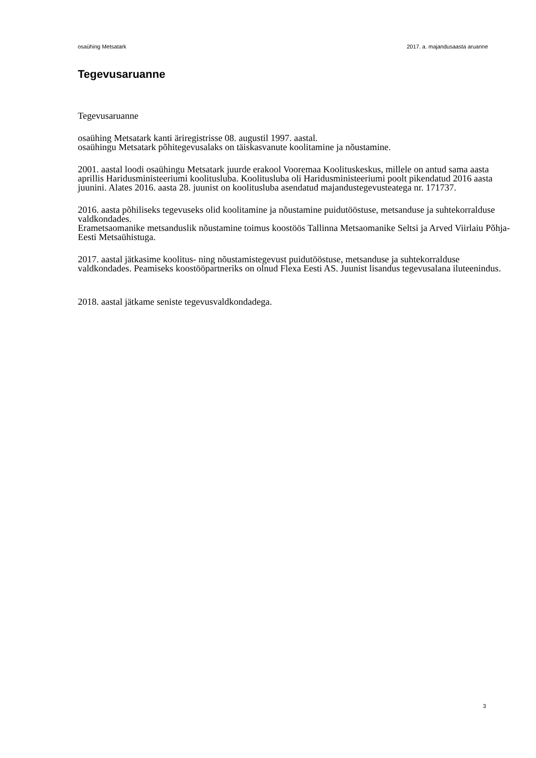osaühing Metsatark 2017. a. majandusaasta aruanne
Tegevusaruanne
Tegevusaruanne
osaühing Metsatark kanti äriregistrisse 08. augustil 1997. aastal.
osaühingu Metsatark põhitegevusalaks on täiskasvanute koolitamine ja nõustamine.
2001. aastal loodi osaühingu Metsatark juurde erakool Vooremaa Koolituskeskus, millele on antud sama aasta aprillis Haridusministeeriumi koolitusluba. Koolitusluba oli Haridusministeeriumi poolt pikendatud 2016 aasta juunini. Alates 2016. aasta 28. juunist on koolitusluba asendatud majandustegevusteatega nr. 171737.
2016. aasta põhiliseks tegevuseks olid koolitamine ja nõustamine puidutööstuse, metsanduse ja suhtekorralduse valdkondades.
Erametsaomanike metsanduslik nõustamine toimus koostöös Tallinna Metsaomanike Seltsi ja Arved Viirlaiu Põhja-Eesti Metsaühistuga.
2017. aastal jätkasime koolitus- ning nõustamistegevust puidutööstuse, metsanduse ja suhtekorralduse valdkondades. Peamiseks koostööpartneriks on olnud Flexa Eesti AS. Juunist lisandus tegevusalana iluteenindus.
2018. aastal jätkame seniste tegevusvaldkondadega.
3